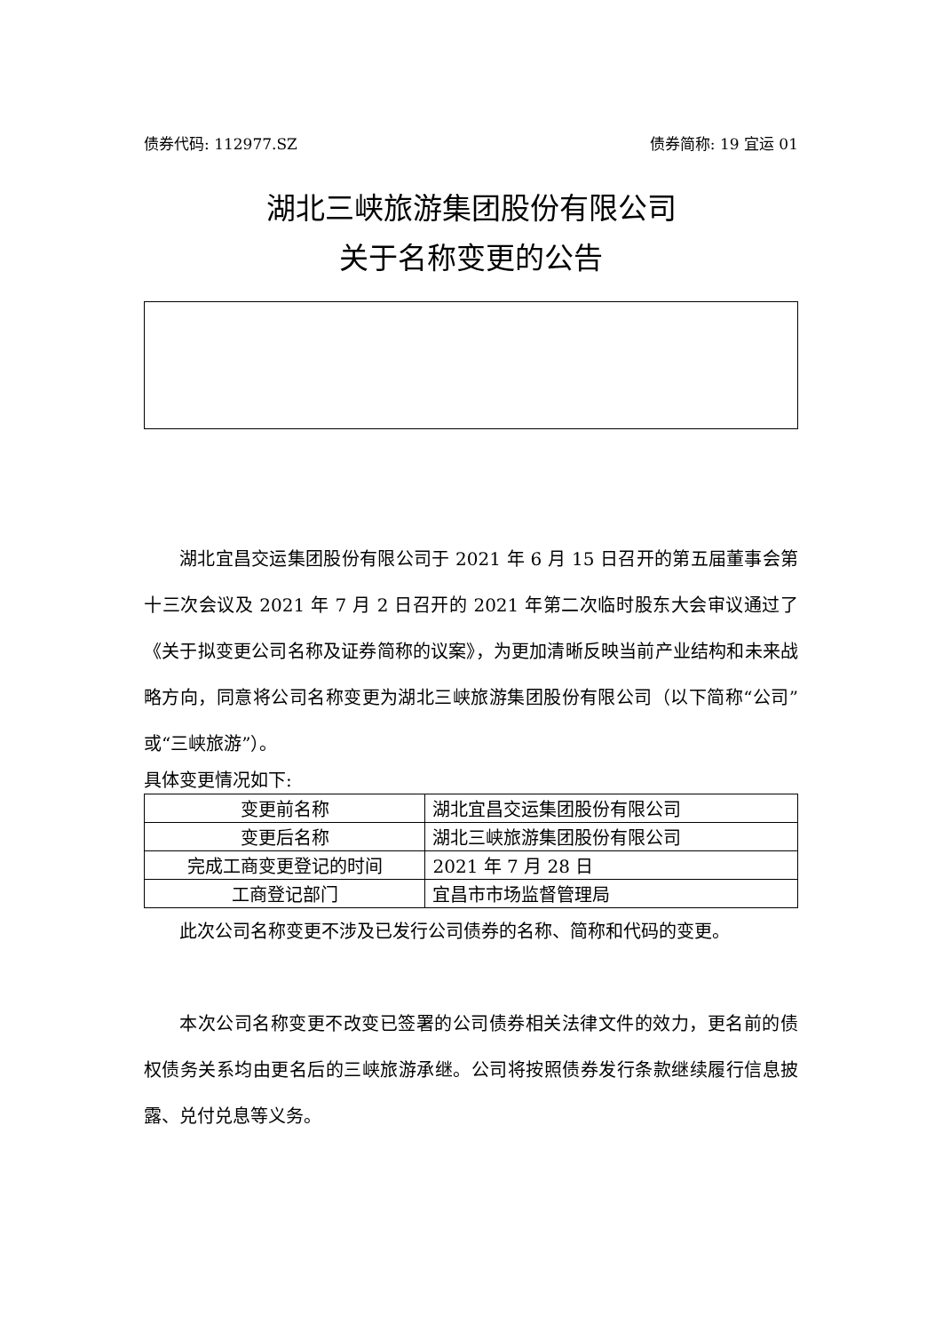债券代码: 112977.SZ 债券简称: 19 宜运 01
湖北三峡旅游集团股份有限公司
关于名称变更的公告
湖北宜昌交运集团股份有限公司于 2021 年 6 月 15 日召开的第五届董事会第十三次会议及 2021 年 7 月 2 日召开的 2021 年第二次临时股东大会审议通过了《关于拟变更公司名称及证券简称的议案》，为更加清晰反映当前产业结构和未来战略方向，同意将公司名称变更为湖北三峡旅游集团股份有限公司（以下简称“公司”或“三峡旅游”）。
具体变更情况如下:
| 变更前名称 | 湖北宜昌交运集团股份有限公司 |
| 变更后名称 | 湖北三峡旅游集团股份有限公司 |
| 完成工商变更登记的时间 | 2021 年 7 月 28 日 |
| 工商登记部门 | 宜昌市市场监督管理局 |
此次公司名称变更不涉及已发行公司债券的名称、简称和代码的变更。
本次公司名称变更不改变已签署的公司债券相关法律文件的效力，更名前的债权债务关系均由更名后的三峡旅游承继。公司将按照债券发行条款继续履行信息披露、兑付兑息等义务。